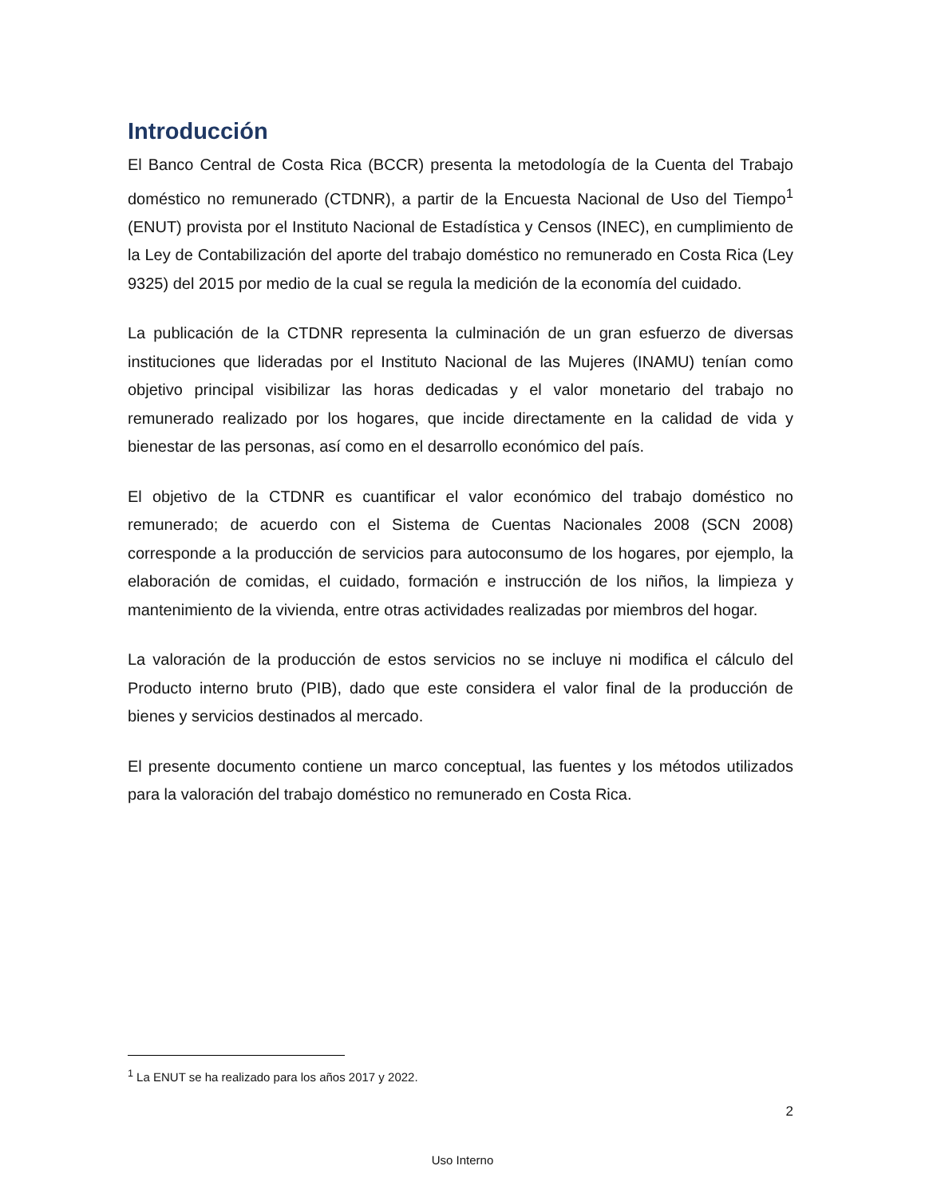Introducción
El Banco Central de Costa Rica (BCCR) presenta la metodología de la Cuenta del Trabajo doméstico no remunerado (CTDNR), a partir de la Encuesta Nacional de Uso del Tiempo<sup>1</sup> (ENUT) provista por el Instituto Nacional de Estadística y Censos (INEC), en cumplimiento de la Ley de Contabilización del aporte del trabajo doméstico no remunerado en Costa Rica (Ley 9325) del 2015 por medio de la cual se regula la medición de la economía del cuidado.
La publicación de la CTDNR representa la culminación de un gran esfuerzo de diversas instituciones que lideradas por el Instituto Nacional de las Mujeres (INAMU) tenían como objetivo principal visibilizar las horas dedicadas y el valor monetario del trabajo no remunerado realizado por los hogares, que incide directamente en la calidad de vida y bienestar de las personas, así como en el desarrollo económico del país.
El objetivo de la CTDNR es cuantificar el valor económico del trabajo doméstico no remunerado; de acuerdo con el Sistema de Cuentas Nacionales 2008 (SCN 2008) corresponde a la producción de servicios para autoconsumo de los hogares, por ejemplo, la elaboración de comidas, el cuidado, formación e instrucción de los niños, la limpieza y mantenimiento de la vivienda, entre otras actividades realizadas por miembros del hogar.
La valoración de la producción de estos servicios no se incluye ni modifica el cálculo del Producto interno bruto (PIB), dado que este considera el valor final de la producción de bienes y servicios destinados al mercado.
El presente documento contiene un marco conceptual, las fuentes y los métodos utilizados para la valoración del trabajo doméstico no remunerado en Costa Rica.
<sup>1</sup> La ENUT se ha realizado para los años 2017 y 2022.
2
Uso Interno